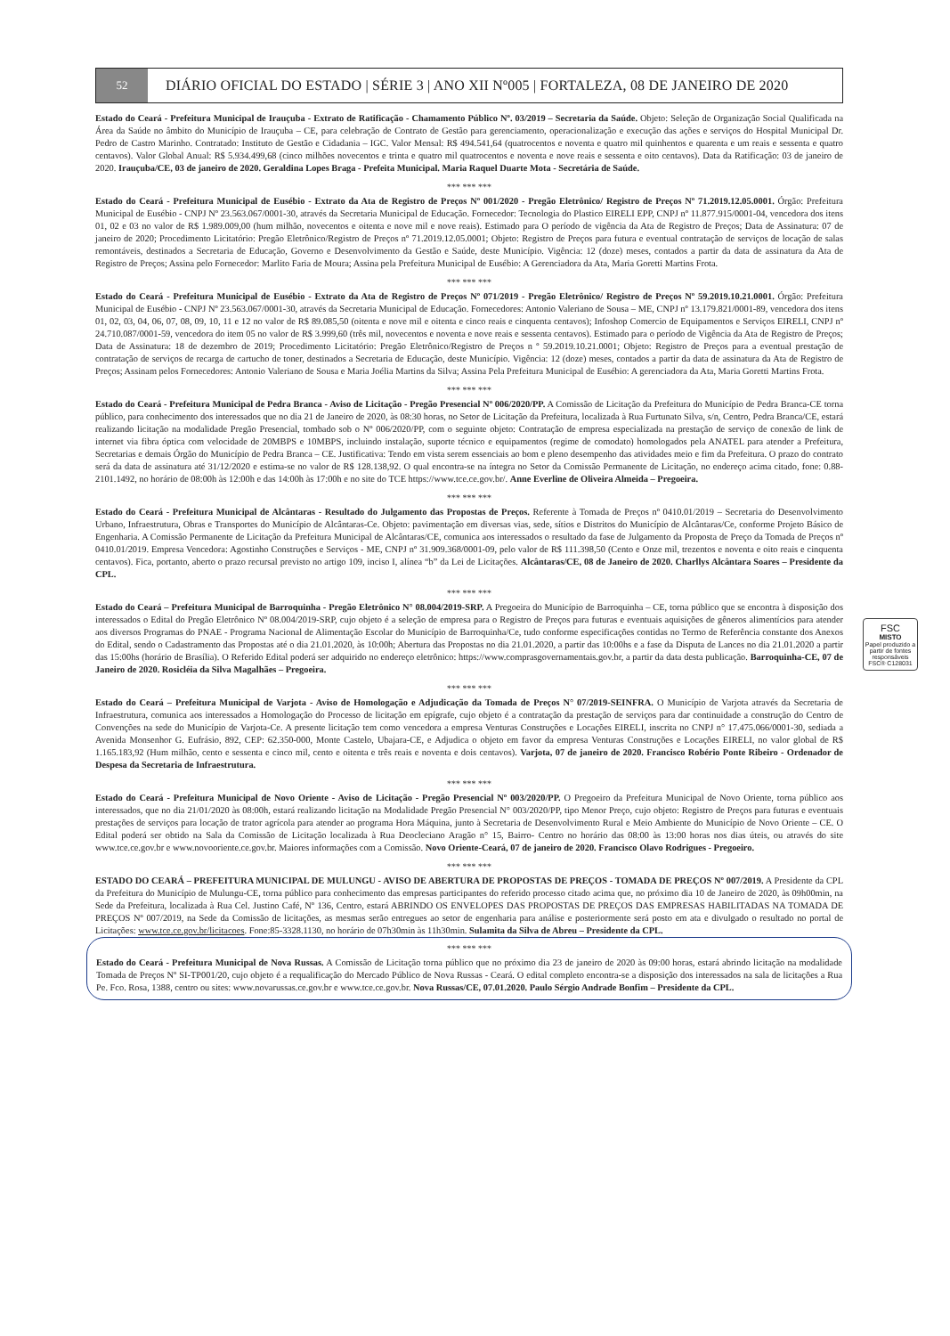52
DIÁRIO OFICIAL DO ESTADO | SÉRIE 3 | ANO XII Nº005 | FORTALEZA, 08 DE JANEIRO DE 2020
Estado do Ceará - Prefeitura Municipal de Irauçuba - Extrato de Ratificação - Chamamento Público Nº. 03/2019 – Secretaria da Saúde. Objeto: Seleção de Organização Social Qualificada na Área da Saúde no âmbito do Município de Irauçuba – CE, para celebração de Contrato de Gestão para gerenciamento, operacionalização e execução das ações e serviços do Hospital Municipal Dr. Pedro de Castro Marinho. Contratado: Instituto de Gestão e Cidadania – IGC. Valor Mensal: R$ 494.541,64 (quatrocentos e noventa e quatro mil quinhentos e quarenta e um reais e sessenta e quatro centavos). Valor Global Anual: R$ 5.934.499,68 (cinco milhões novecentos e trinta e quatro mil quatrocentos e noventa e nove reais e sessenta e oito centavos). Data da Ratificação: 03 de janeiro de 2020. Irauçuba/CE, 03 de janeiro de 2020. Geraldina Lopes Braga - Prefeita Municipal. Maria Raquel Duarte Mota - Secretária de Saúde.
*** *** ***
Estado do Ceará - Prefeitura Municipal de Eusébio - Extrato da Ata de Registro de Preços Nº 001/2020 - Pregão Eletrônico/ Registro de Preços Nº 71.2019.12.05.0001. Órgão: Prefeitura Municipal de Eusébio - CNPJ Nº 23.563.067/0001-30, através da Secretaria Municipal de Educação. Fornecedor: Tecnologia do Plastico EIRELI EPP, CNPJ nº 11.877.915/0001-04, vencedora dos itens 01, 02 e 03 no valor de R$ 1.989.009,00 (hum milhão, novecentos e oitenta e nove mil e nove reais). Estimado para O período de vigência da Ata de Registro de Preços; Data de Assinatura: 07 de janeiro de 2020; Procedimento Licitatório: Pregão Eletrônico/Registro de Preços nº 71.2019.12.05.0001; Objeto: Registro de Preços para futura e eventual contratação de serviços de locação de salas remontáveis, destinados a Secretaria de Educação, Governo e Desenvolvimento da Gestão e Saúde, deste Município. Vigência: 12 (doze) meses, contados a partir da data de assinatura da Ata de Registro de Preços; Assina pelo Fornecedor: Marlito Faria de Moura; Assina pela Prefeitura Municipal de Eusébio: A Gerenciadora da Ata, Maria Goretti Martins Frota.
*** *** ***
Estado do Ceará - Prefeitura Municipal de Eusébio - Extrato da Ata de Registro de Preços Nº 071/2019 - Pregão Eletrônico/ Registro de Preços Nº 59.2019.10.21.0001. Órgão: Prefeitura Municipal de Eusébio - CNPJ Nº 23.563.067/0001-30, através da Secretaria Municipal de Educação. Fornecedores: Antonio Valeriano de Sousa – ME, CNPJ nº 13.179.821/0001-89, vencedora dos itens 01, 02, 03, 04, 06, 07, 08, 09, 10, 11 e 12 no valor de R$ 89.085,50 (oitenta e nove mil e oitenta e cinco reais e cinquenta centavos); Infoshop Comercio de Equipamentos e Serviços EIRELI, CNPJ nº 24.710.087/0001-59, vencedora do item 05 no valor de R$ 3.999,60 (três mil, novecentos e noventa e nove reais e sessenta centavos). Estimado para o período de Vigência da Ata de Registro de Preços; Data de Assinatura: 18 de dezembro de 2019; Procedimento Licitatório: Pregão Eletrônico/Registro de Preços n º 59.2019.10.21.0001; Objeto: Registro de Preços para a eventual prestação de contratação de serviços de recarga de cartucho de toner, destinados a Secretaria de Educação, deste Município. Vigência: 12 (doze) meses, contados a partir da data de assinatura da Ata de Registro de Preços; Assinam pelos Fornecedores: Antonio Valeriano de Sousa e Maria Joélia Martins da Silva; Assina Pela Prefeitura Municipal de Eusébio: A gerenciadora da Ata, Maria Goretti Martins Frota.
*** *** ***
Estado do Ceará - Prefeitura Municipal de Pedra Branca - Aviso de Licitação - Pregão Presencial Nº 006/2020/PP. A Comissão de Licitação da Prefeitura do Município de Pedra Branca-CE torna público, para conhecimento dos interessados que no dia 21 de Janeiro de 2020, às 08:30 horas, no Setor de Licitação da Prefeitura, localizada à Rua Furtunato Silva, s/n, Centro, Pedra Branca/CE, estará realizando licitação na modalidade Pregão Presencial, tombado sob o Nº 006/2020/PP, com o seguinte objeto: Contratação de empresa especializada na prestação de serviço de conexão de link de internet via fibra óptica com velocidade de 20MBPS e 10MBPS, incluindo instalação, suporte técnico e equipamentos (regime de comodato) homologados pela ANATEL para atender a Prefeitura, Secretarias e demais Órgão do Município de Pedra Branca – CE. Justificativa: Tendo em vista serem essenciais ao bom e pleno desempenho das atividades meio e fim da Prefeitura. O prazo do contrato será da data de assinatura até 31/12/2020 e estima-se no valor de R$ 128.138,92. O qual encontra-se na íntegra no Setor da Comissão Permanente de Licitação, no endereço acima citado, fone: 0.88-2101.1492, no horário de 08:00h às 12:00h e das 14:00h às 17:00h e no site do TCE https://www.tce.ce.gov.br/. Anne Everline de Oliveira Almeida – Pregoeira.
*** *** ***
Estado do Ceará - Prefeitura Municipal de Alcântaras - Resultado do Julgamento das Propostas de Preços. Referente à Tomada de Preços nº 0410.01/2019 – Secretaria do Desenvolvimento Urbano, Infraestrutura, Obras e Transportes do Município de Alcântaras-Ce. Objeto: pavimentação em diversas vias, sede, sítios e Distritos do Município de Alcântaras/Ce, conforme Projeto Básico de Engenharia. A Comissão Permanente de Licitação da Prefeitura Municipal de Alcântaras/CE, comunica aos interessados o resultado da fase de Julgamento da Proposta de Preço da Tomada de Preços nº 0410.01/2019. Empresa Vencedora: Agostinho Construções e Serviços - ME, CNPJ nº 31.909.368/0001-09, pelo valor de R$ 111.398,50 (Cento e Onze mil, trezentos e noventa e oito reais e cinquenta centavos). Fica, portanto, aberto o prazo recursal previsto no artigo 109, inciso I, alínea “b” da Lei de Licitações. Alcântaras/CE, 08 de Janeiro de 2020. Charllys Alcântara Soares – Presidente da CPL.
*** *** ***
Estado do Ceará – Prefeitura Municipal de Barroquinha - Pregão Eletrônico N° 08.004/2019-SRP. A Pregoeira do Município de Barroquinha – CE, torna público que se encontra à disposição dos interessados o Edital do Pregão Eletrônico Nº 08.004/2019-SRP, cujo objeto é a seleção de empresa para o Registro de Preços para futuras e eventuais aquisições de gêneros alimentícios para atender aos diversos Programas do PNAE - Programa Nacional de Alimentação Escolar do Município de Barroquinha/Ce, tudo conforme especificações contidas no Termo de Referência constante dos Anexos do Edital, sendo o Cadastramento das Propostas até o dia 21.01.2020, às 10:00h; Abertura das Propostas no dia 21.01.2020, a partir das 10:00hs e a fase da Disputa de Lances no dia 21.01.2020 a partir das 15:00hs (horário de Brasília). O Referido Edital poderá ser adquirido no endereço eletrônico: https://www.comprasgovernamentais.gov.br, a partir da data desta publicação. Barroquinha-CE, 07 de Janeiro de 2020. Rosicléia da Silva Magalhães – Pregoeira.
*** *** ***
Estado do Ceará – Prefeitura Municipal de Varjota - Aviso de Homologação e Adjudicação da Tomada de Preços N° 07/2019-SEINFRA. O Município de Varjota através da Secretaria de Infraestrutura, comunica aos interessados a Homologação do Processo de licitação em epígrafe, cujo objeto é a contratação da prestação de serviços para dar continuidade a construção do Centro de Convenções na sede do Município de Varjota-Ce. A presente licitação tem como vencedora a empresa Venturas Construções e Locações EIRELI, inscrita no CNPJ n° 17.475.066/0001-30, sediada a Avenida Monsenhor G. Eufrásio, 892, CEP: 62.350-000, Monte Castelo, Ubajara-CE, e Adjudica o objeto em favor da empresa Venturas Construções e Locações EIRELI, no valor global de R$ 1.165.183,92 (Hum milhão, cento e sessenta e cinco mil, cento e oitenta e três reais e noventa e dois centavos). Varjota, 07 de janeiro de 2020. Francisco Robério Ponte Ribeiro - Ordenador de Despesa da Secretaria de Infraestrutura.
*** *** ***
Estado do Ceará - Prefeitura Municipal de Novo Oriente - Aviso de Licitação - Pregão Presencial Nº 003/2020/PP. O Pregoeiro da Prefeitura Municipal de Novo Oriente, torna público aos interessados, que no dia 21/01/2020 às 08:00h, estará realizando licitação na Modalidade Pregão Presencial N° 003/2020/PP, tipo Menor Preço, cujo objeto: Registro de Preços para futuras e eventuais prestações de serviços para locação de trator agrícola para atender ao programa Hora Máquina, junto à Secretaria de Desenvolvimento Rural e Meio Ambiente do Município de Novo Oriente – CE. O Edital poderá ser obtido na Sala da Comissão de Licitação localizada à Rua Deocleciano Aragão n° 15, Bairro- Centro no horário das 08:00 às 13:00 horas nos dias úteis, ou através do site www.tce.ce.gov.br e www.novooriente.ce.gov.br. Maiores informações com a Comissão. Novo Oriente-Ceará, 07 de janeiro de 2020. Francisco Olavo Rodrigues - Pregoeiro.
*** *** ***
ESTADO DO CEARÁ – PREFEITURA MUNICIPAL DE MULUNGU - AVISO DE ABERTURA DE PROPOSTAS DE PREÇOS - TOMADA DE PREÇOS Nº 007/2019. A Presidente da CPL da Prefeitura do Município de Mulungu-CE, torna público para conhecimento das empresas participantes do referido processo citado acima que, no próximo dia 10 de Janeiro de 2020, às 09h00min, na Sede da Prefeitura, localizada à Rua Cel. Justino Café, Nº 136, Centro, estará ABRINDO OS ENVELOPES DAS PROPOSTAS DE PREÇOS DAS EMPRESAS HABILITADAS NA TOMADA DE PREÇOS Nº 007/2019, na Sede da Comissão de licitações, as mesmas serão entregues ao setor de engenharia para análise e posteriormente será posto em ata e divulgado o resultado no portal de Licitações: www.tce.ce.gov.br/licitacoes. Fone:85-3328.1130, no horário de 07h30min às 11h30min. Sulamita da Silva de Abreu – Presidente da CPL.
*** *** ***
Estado do Ceará - Prefeitura Municipal de Nova Russas. A Comissão de Licitação torna público que no próximo dia 23 de janeiro de 2020 às 09:00 horas, estará abrindo licitação na modalidade Tomada de Preços Nº SI-TP001/20, cujo objeto é a requalificação do Mercado Público de Nova Russas - Ceará. O edital completo encontra-se a disposição dos interessados na sala de licitações a Rua Pe. Fco. Rosa, 1388, centro ou sites: www.novarussas.ce.gov.br e www.tce.ce.gov.br. Nova Russas/CE, 07.01.2020. Paulo Sérgio Andrade Bonfim – Presidente da CPL.
FSC
MISTO
Papel produzido a partir de fontes responsáveis
FSC® C128031